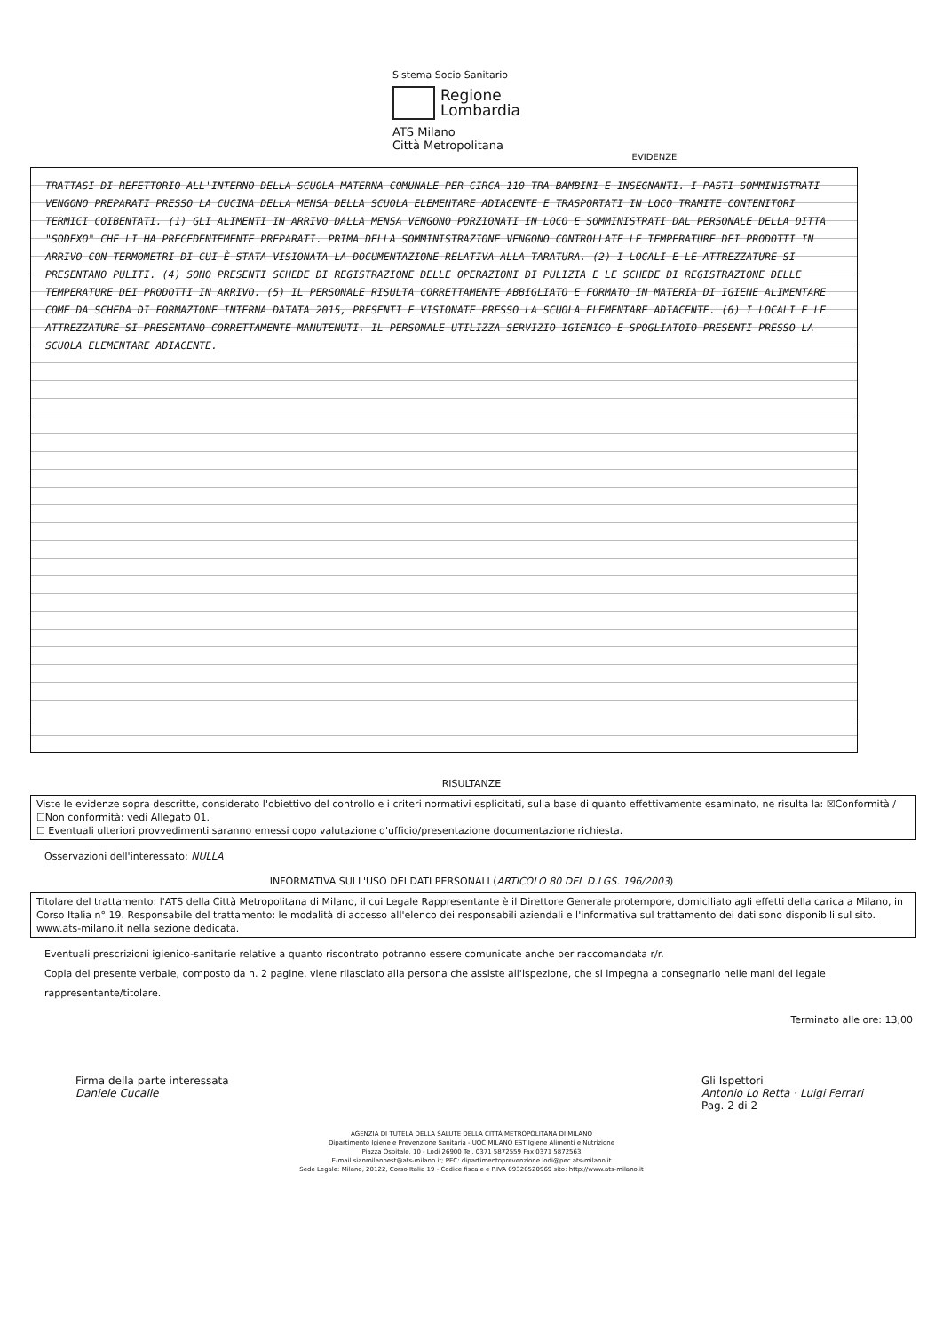Sistema Socio Sanitario
Regione
Lombardia
ATS Milano
Città Metropolitana
EVIDENZE
TRATTASI DI REFETTORIO ALL'INTERNO DELLA SCUOLA MATERNA COMUNALE PER CIRCA 110 TRA BAMBINI E INSEGNANTI. I PASTI SOMMINISTRATI VENGONO PREPARATI PRESSO LA CUCINA DELLA MENSA DELLA SCUOLA ELEMENTARE ADIACENTE E TRASPORTATI IN LOCO TRAMITE CONTENITORI TERMICI COIBENTATI. (1) GLI ALIMENTI IN ARRIVO DALLA MENSA VENGONO PORZIONATI IN LOCO E SOMMINISTRATI DAL PERSONALE DELLA DITTA "SODEXO" CHE LI HA PRECEDENTEMENTE PREPARATI. PRIMA DELLA SOMMINISTRAZIONE VENGONO CONTROLLATE LE TEMPERATURE DEI PRODOTTI IN ARRIVO CON TERMOMETRI DI CUI È STATA VISIONATA LA DOCUMENTAZIONE RELATIVA ALLA TARATURA. (2) I LOCALI E LE ATTREZZATURE SI PRESENTANO PULITI. (4) SONO PRESENTI SCHEDE DI REGISTRAZIONE DELLE OPERAZIONI DI PULIZIA E LE SCHEDE DI REGISTRAZIONE DELLE TEMPERATURE DEI PRODOTTI IN ARRIVO. (5) IL PERSONALE RISULTA CORRETTAMENTE ABBIGLIATO E FORMATO IN MATERIA DI IGIENE ALIMENTARE COME DA SCHEDA DI FORMAZIONE INTERNA DATATA 2015, PRESENTI E VISIONATE PRESSO LA SCUOLA ELEMENTARE ADIACENTE. (6) I LOCALI E LE ATTREZZATURE SI PRESENTANO CORRETTAMENTE MANUTENUTI. IL PERSONALE UTILIZZA SERVIZIO IGIENICO E SPOGLIATOIO PRESENTI PRESSO LA SCUOLA ELEMENTARE ADIACENTE.
RISULTANZE
Viste le evidenze sopra descritte, considerato l'obiettivo del controllo e i criteri normativi esplicitati, sulla base di quanto effettivamente esaminato, ne risulta la: ☒Conformità / ☐Non conformità: vedi Allegato 01.
☐ Eventuali ulteriori provvedimenti saranno emessi dopo valutazione d'ufficio/presentazione documentazione richiesta.
Osservazioni dell'interessato: NULLA
INFORMATIVA SULL'USO DEI DATI PERSONALI (ARTICOLO 80 DEL D.LGS. 196/2003)
Titolare del trattamento: l'ATS della Città Metropolitana di Milano, il cui Legale Rappresentante è il Direttore Generale protempore, domiciliato agli effetti della carica a Milano, in Corso Italia n° 19. Responsabile del trattamento: le modalità di accesso all'elenco dei responsabili aziendali e l'informativa sul trattamento dei dati sono disponibili sul sito. www.ats-milano.it nella sezione dedicata.
Eventuali prescrizioni igienico-sanitarie relative a quanto riscontrato potranno essere comunicate anche per raccomandata r/r.
Copia del presente verbale, composto da n. 2 pagine, viene rilasciato alla persona che assiste all'ispezione, che si impegna a consegnarlo nelle mani del legale rappresentante/titolare.
Terminato alle ore: 13,00
Firma della parte interessata
Daniele Cucalle
Gli Ispettori
Antonio Lo Retta · Luigi Ferrari
Pag. 2 di 2
AGENZIA DI TUTELA DELLA SALUTE DELLA CITTÀ METROPOLITANA DI MILANO
Dipartimento Igiene e Prevenzione Sanitaria - UOC MILANO EST Igiene Alimenti e Nutrizione
Piazza Ospitale, 10 - Lodi 26900 Tel. 0371 5872559 Fax 0371 5872563
E-mail sianmilanoest@ats-milano.it; PEC: dipartimentoprevenzione.lodi@pec.ats-milano.it
Sede Legale: Milano, 20122, Corso Italia 19 - Codice fiscale e P.IVA 09320520969 sito: http://www.ats-milano.it